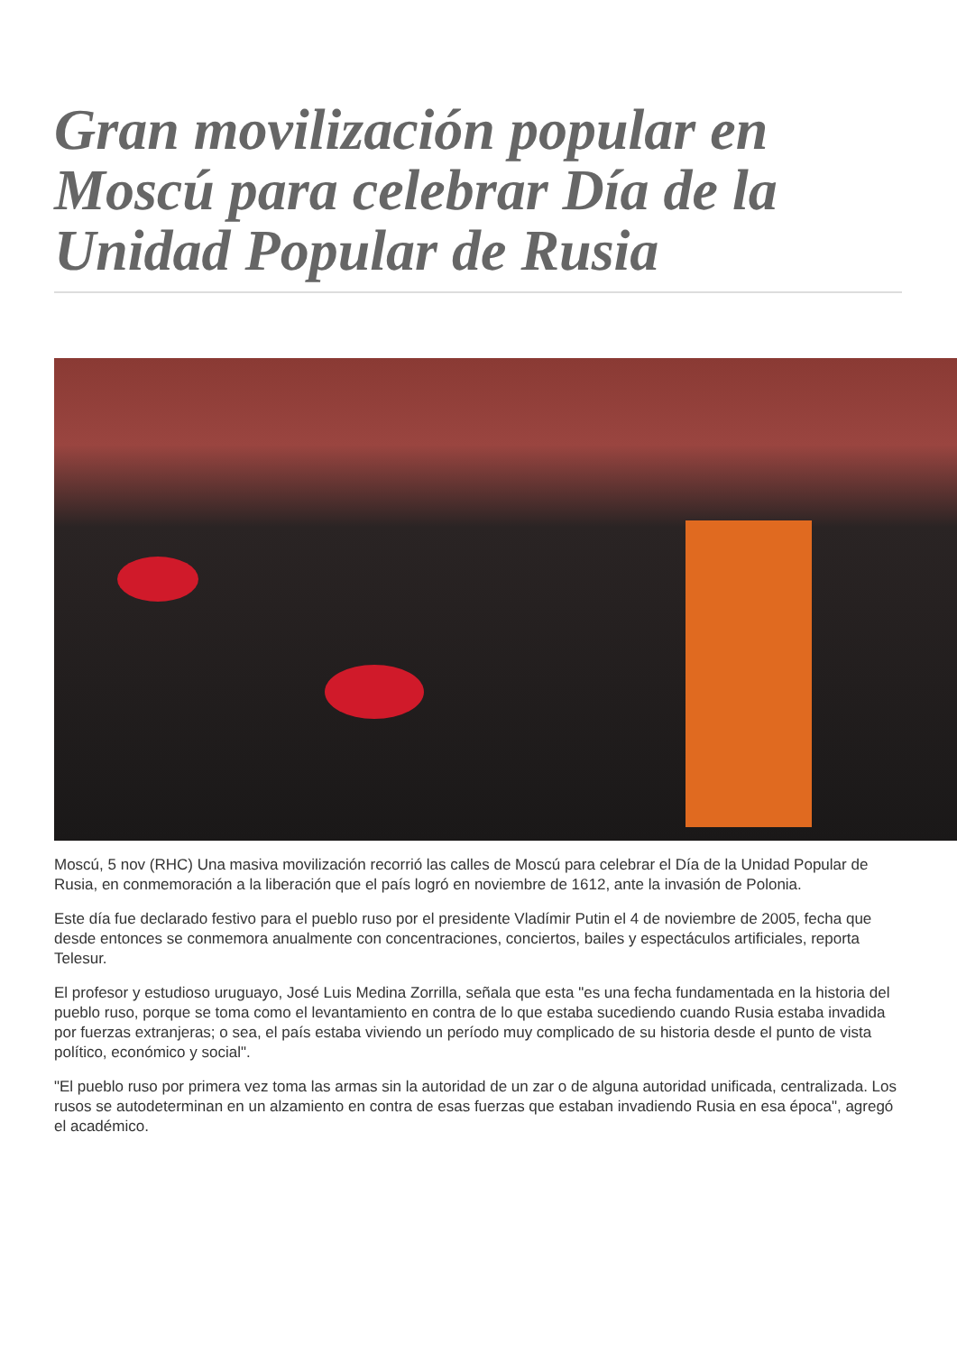Gran movilización popular en Moscú para celebrar Día de la Unidad Popular de Rusia
Moscú, 5 nov (RHC) Una masiva movilización recorrió las calles de Moscú para celebrar el Día de la Unidad Popular de Rusia, en conmemoración a la liberación que el país logró en noviembre de 1612, ante la invasión de Polonia.
Este día fue declarado festivo para el pueblo ruso por el presidente Vladímir Putin el 4 de noviembre de 2005, fecha que desde entonces se conmemora anualmente con concentraciones, conciertos, bailes y espectáculos artificiales, reporta Telesur.
El profesor y estudioso uruguayo, José Luis Medina Zorrilla, señala que esta "es una fecha fundamentada en la historia del pueblo ruso, porque se toma como el levantamiento en contra de lo que estaba sucediendo cuando Rusia estaba invadida por fuerzas extranjeras; o sea, el país estaba viviendo un período muy complicado de su historia desde el punto de vista político, económico y social".
"El pueblo ruso por primera vez toma las armas sin la autoridad de un zar o de alguna autoridad unificada, centralizada. Los rusos se autodeterminan en un alzamiento en contra de esas fuerzas que estaban invadiendo Rusia en esa época", agregó el académico.